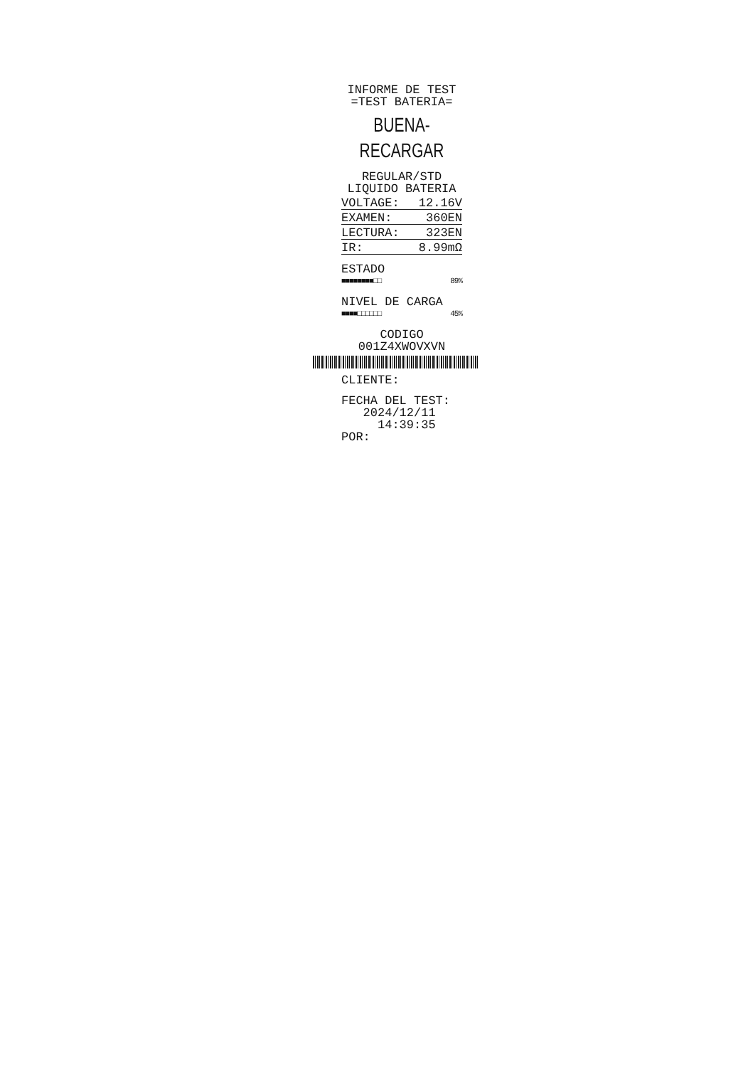INFORME DE TEST
=TEST BATERIA=
BUENA-RECARGAR
REGULAR/STD
LIQUIDO BATERIA
VOLTAGE: 12.16V
EXAMEN: 360EN
LECTURA: 323EN
IR: 8.99mΩ
ESTADO
■■■■■■■■□□ 89%
NIVEL DE CARGA
■■■■□□□□□□ 45%
CODIGO
001Z4XWOVXVN
CLIENTE:
FECHA DEL TEST:
2024/12/11
14:39:35
POR: